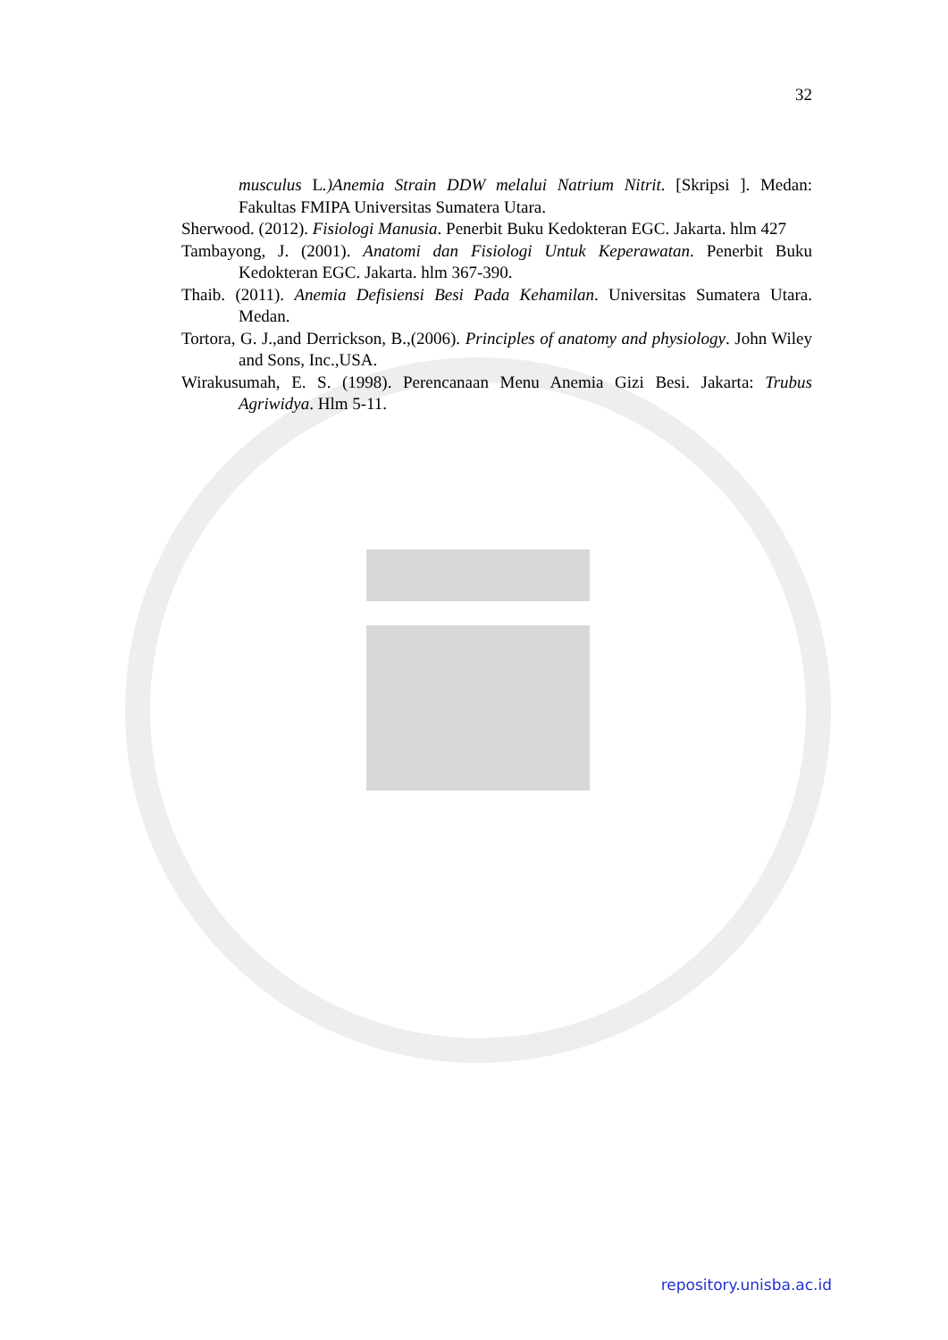32
musculus L.)Anemia Strain DDW melalui Natrium Nitrit. [Skripsi ]. Medan: Fakultas FMIPA Universitas Sumatera Utara.
Sherwood. (2012). Fisiologi Manusia. Penerbit Buku Kedokteran EGC. Jakarta. hlm 427
Tambayong, J. (2001). Anatomi dan Fisiologi Untuk Keperawatan. Penerbit Buku Kedokteran EGC. Jakarta. hlm 367-390.
Thaib. (2011). Anemia Defisiensi Besi Pada Kehamilan. Universitas Sumatera Utara. Medan.
Tortora, G. J.,and Derrickson, B.,(2006). Principles of anatomy and physiology. John Wiley and Sons, Inc.,USA.
Wirakusumah, E. S. (1998). Perencanaan Menu Anemia Gizi Besi. Jakarta: Trubus Agriwidya. Hlm 5-11.
repository.unisba.ac.id